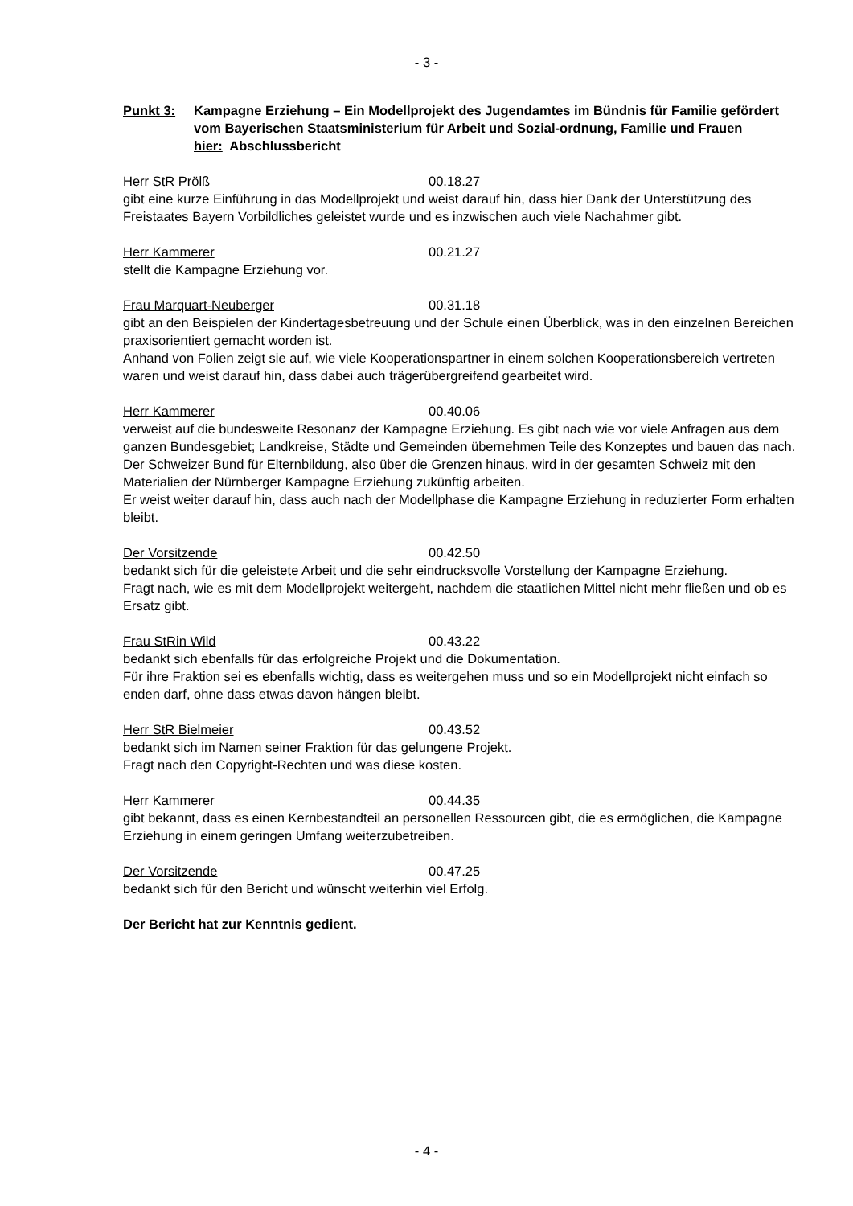- 3 -
Punkt 3: Kampagne Erziehung – Ein Modellprojekt des Jugendamtes im Bündnis für Familie gefördert vom Bayerischen Staatsministerium für Arbeit und Sozial-ordnung, Familie und Frauen
hier: Abschlussbericht
Herr StR Prölß 00.18.27
gibt eine kurze Einführung in das Modellprojekt und weist darauf hin, dass hier Dank der Unterstützung des Freistaates Bayern Vorbildliches geleistet wurde und es inzwischen auch viele Nachahmer gibt.
Herr Kammerer 00.21.27
stellt die Kampagne Erziehung vor.
Frau Marquart-Neuberger 00.31.18
gibt an den Beispielen der Kindertagesbetreuung und der Schule einen Überblick, was in den einzelnen Bereichen praxisorientiert gemacht worden ist.
Anhand von Folien zeigt sie auf, wie viele Kooperationspartner in einem solchen Kooperationsbereich vertreten waren und weist darauf hin, dass dabei auch trägerübergreifend gearbeitet wird.
Herr Kammerer 00.40.06
verweist auf die bundesweite Resonanz der Kampagne Erziehung. Es gibt nach wie vor viele Anfragen aus dem ganzen Bundesgebiet; Landkreise, Städte und Gemeinden übernehmen Teile des Konzeptes und bauen das nach. Der Schweizer Bund für Elternbildung, also über die Grenzen hinaus, wird in der gesamten Schweiz mit den Materialien der Nürnberger Kampagne Erziehung zukünftig arbeiten.
Er weist weiter darauf hin, dass auch nach der Modellphase die Kampagne Erziehung in reduzierter Form erhalten bleibt.
Der Vorsitzende 00.42.50
bedankt sich für die geleistete Arbeit und die sehr eindrucksvolle Vorstellung der Kampagne Erziehung.
Fragt nach, wie es mit dem Modellprojekt weitergeht, nachdem die staatlichen Mittel nicht mehr fließen und ob es Ersatz gibt.
Frau StRin Wild 00.43.22
bedankt sich ebenfalls für das erfolgreiche Projekt und die Dokumentation.
Für ihre Fraktion sei es ebenfalls wichtig, dass es weitergehen muss und so ein Modellprojekt nicht einfach so enden darf, ohne dass etwas davon hängen bleibt.
Herr StR Bielmeier 00.43.52
bedankt sich im Namen seiner Fraktion für das gelungene Projekt.
Fragt nach den Copyright-Rechten und was diese kosten.
Herr Kammerer 00.44.35
gibt bekannt, dass es einen Kernbestandteil an personellen Ressourcen gibt, die es ermöglichen, die Kampagne Erziehung in einem geringen Umfang weiterzubetreiben.
Der Vorsitzende 00.47.25
bedankt sich für den Bericht und wünscht weiterhin viel Erfolg.
Der Bericht hat zur Kenntnis gedient.
- 4 -